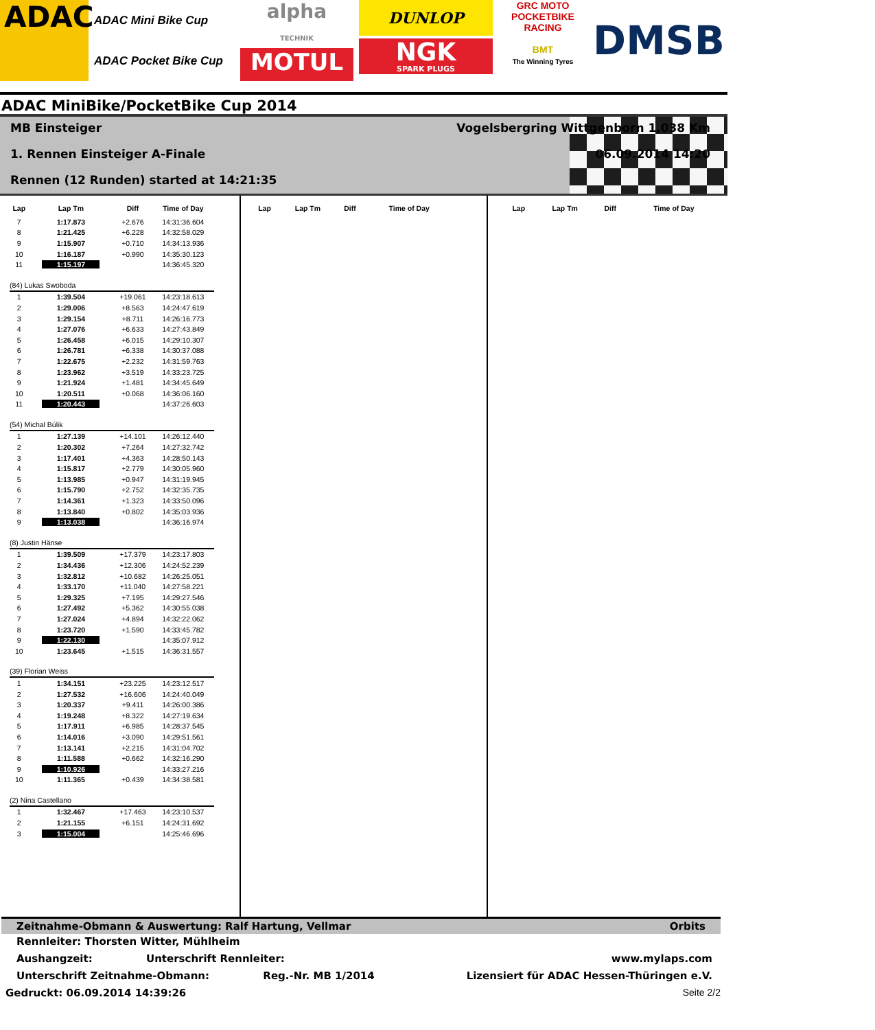ADAC
ADAC Mini Bike Cup
ADAC Pocket Bike Cup
alpha
TECHNIK
MOTUL
DUNLOP
NGK
SPARK PLUGS
GRC MOTO
POCKETBIKE RACING
BMT
The Winning Tyres
DMSB
ADAC MiniBike/PocketBike Cup 2014
MB Einsteiger
Vogelsbergring Wittgenborn 1,038 Km
1. Rennen Einsteiger A-Finale
06.09.2014 14:20
Rennen (12 Runden) started at 14:21:35
| Lap | Lap Tm | Diff | Time of Day |
| --- | --- | --- | --- |
| 7 | 1:17.873 | +2.676 | 14:31:36.604 |
| 8 | 1:21.425 | +6.228 | 14:32:58.029 |
| 9 | 1:15.907 | +0.710 | 14:34:13.936 |
| 10 | 1:16.187 | +0.990 | 14:35:30.123 |
| 11 | 1:15.197 | | 14:36:45.320 |
| (84) Lukas Swoboda | | | |
| 1 | 1:39.504 | +19.061 | 14:23:18.613 |
| 2 | 1:29.006 | +8.563 | 14:24:47.619 |
| 3 | 1:29.154 | +8.711 | 14:26:16.773 |
| 4 | 1:27.076 | +6.633 | 14:27:43.849 |
| 5 | 1:26.458 | +6.015 | 14:29:10.307 |
| 6 | 1:26.781 | +6.338 | 14:30:37.088 |
| 7 | 1:22.675 | +2.232 | 14:31:59.763 |
| 8 | 1:23.962 | +3.519 | 14:33:23.725 |
| 9 | 1:21.924 | +1.481 | 14:34:45.649 |
| 10 | 1:20.511 | +0.068 | 14:36:06.160 |
| 11 | 1:20.443 | | 14:37:26.603 |
| (54) Michal Búlik | | | |
| 1 | 1:27.139 | +14.101 | 14:26:12.440 |
| 2 | 1:20.302 | +7.264 | 14:27:32.742 |
| 3 | 1:17.401 | +4.363 | 14:28:50.143 |
| 4 | 1:15.817 | +2.779 | 14:30:05.960 |
| 5 | 1:13.985 | +0.947 | 14:31:19.945 |
| 6 | 1:15.790 | +2.752 | 14:32:35.735 |
| 7 | 1:14.361 | +1.323 | 14:33:50.096 |
| 8 | 1:13.840 | +0.802 | 14:35:03.936 |
| 9 | 1:13.038 | | 14:36:16.974 |
| (8) Justin Hänse | | | |
| 1 | 1:39.509 | +17.379 | 14:23:17.803 |
| 2 | 1:34.436 | +12.306 | 14:24:52.239 |
| 3 | 1:32.812 | +10.682 | 14:26:25.051 |
| 4 | 1:33.170 | +11.040 | 14:27:58.221 |
| 5 | 1:29.325 | +7.195 | 14:29:27.546 |
| 6 | 1:27.492 | +5.362 | 14:30:55.038 |
| 7 | 1:27.024 | +4.894 | 14:32:22.062 |
| 8 | 1:23.720 | +1.590 | 14:33:45.782 |
| 9 | 1:22.130 | | 14:35:07.912 |
| 10 | 1:23.645 | +1.515 | 14:36:31.557 |
| (39) Florian Weiss | | | |
| 1 | 1:34.151 | +23.225 | 14:23:12.517 |
| 2 | 1:27.532 | +16.606 | 14:24:40.049 |
| 3 | 1:20.337 | +9.411 | 14:26:00.386 |
| 4 | 1:19.248 | +8.322 | 14:27:19.634 |
| 5 | 1:17.911 | +6.985 | 14:28:37.545 |
| 6 | 1:14.016 | +3.090 | 14:29:51.561 |
| 7 | 1:13.141 | +2.215 | 14:31:04.702 |
| 8 | 1:11.588 | +0.662 | 14:32:16.290 |
| 9 | 1:10.926 | | 14:33:27.216 |
| 10 | 1:11.365 | +0.439 | 14:34:38.581 |
| (2) Nina Castellano | | | |
| 1 | 1:32.467 | +17.463 | 14:23:10.537 |
| 2 | 1:21.155 | +6.151 | 14:24:31.692 |
| 3 | 1:15.004 | | 14:25:46.696 |
| Lap | Lap Tm | Diff | Time of Day |
| --- | --- | --- | --- |
| Lap | Lap Tm | Diff | Time of Day |
| --- | --- | --- | --- |
Zeitnahme-Obmann & Auswertung: Ralf Hartung, Vellmar Orbits
Rennleiter: Thorsten Witter, Mühlheim
Aushangzeit: Unterschrift Rennleiter: www.mylaps.com
Unterschrift Zeitnahme-Obmann: Reg.-Nr. MB 1/2014 Lizensiert für ADAC Hessen-Thüringen e.V.
Gedruckt: 06.09.2014 14:39:26 Seite 2/2